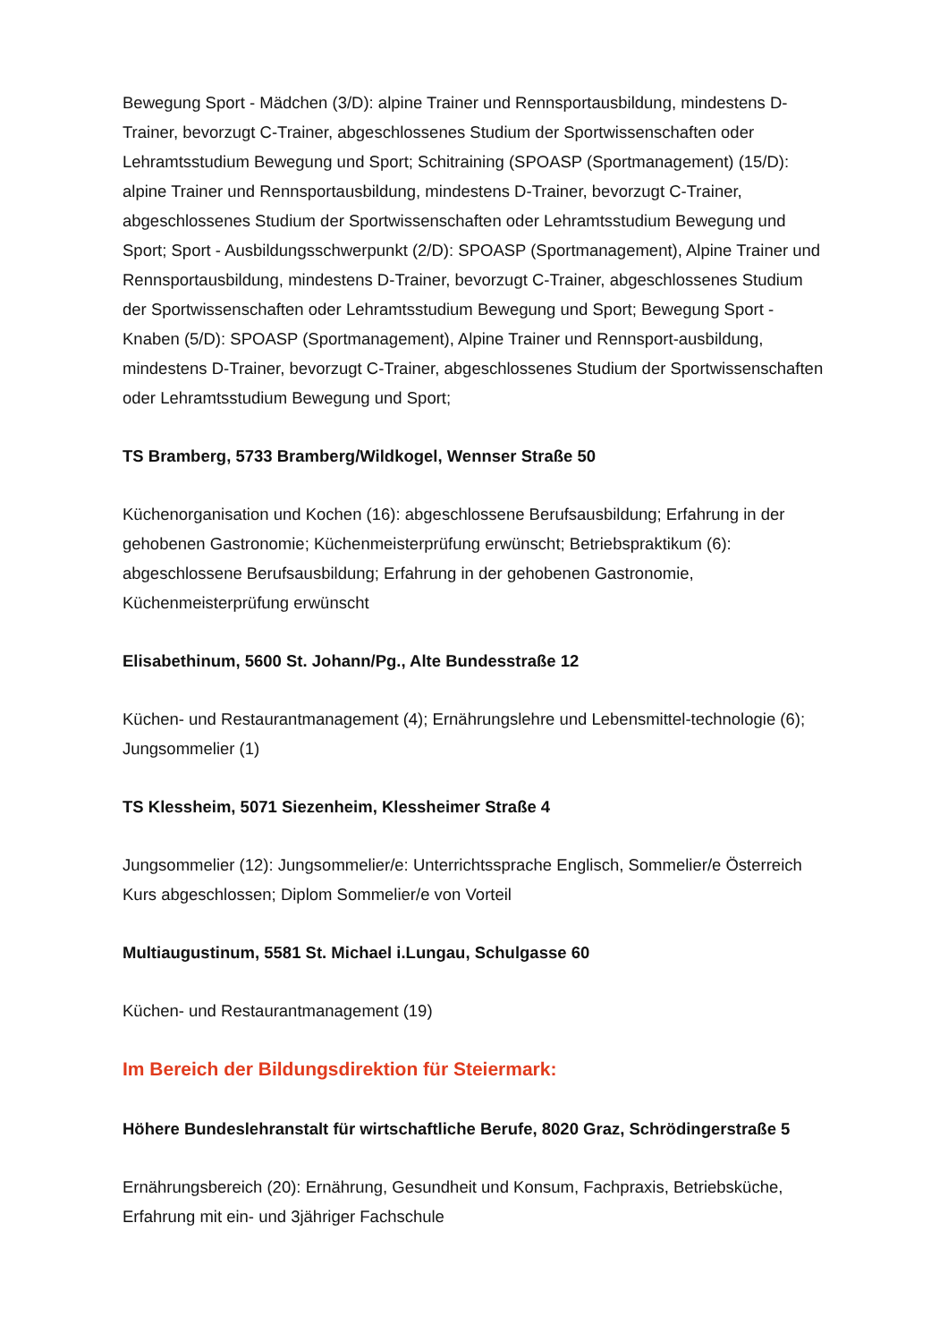Bewegung Sport - Mädchen (3/D): alpine Trainer und Rennsportausbildung, mindestens D-Trainer, bevorzugt C-Trainer, abgeschlossenes Studium der Sportwissenschaften oder Lehramtsstudium Bewegung und Sport; Schitraining (SPOASP (Sportmanagement) (15/D): alpine Trainer und Rennsportausbildung, mindestens D-Trainer, bevorzugt C-Trainer, abgeschlossenes Studium der Sportwissenschaften oder Lehramtsstudium Bewegung und Sport; Sport - Ausbildungsschwerpunkt (2/D): SPOASP (Sportmanagement), Alpine Trainer und Rennsportausbildung, mindestens D-Trainer, bevorzugt C-Trainer, abgeschlossenes Studium der Sportwissenschaften oder Lehramtsstudium Bewegung und Sport; Bewegung Sport - Knaben (5/D): SPOASP (Sportmanagement), Alpine Trainer und Rennsport-ausbildung, mindestens D-Trainer, bevorzugt C-Trainer, abgeschlossenes Studium der Sportwissenschaften oder Lehramtsstudium Bewegung und Sport;
TS Bramberg, 5733 Bramberg/Wildkogel, Wennser Straße 50
Küchenorganisation und Kochen (16): abgeschlossene Berufsausbildung; Erfahrung in der gehobenen Gastronomie; Küchenmeisterprüfung erwünscht; Betriebspraktikum (6): abgeschlossene Berufsausbildung; Erfahrung in der gehobenen Gastronomie, Küchenmeisterprüfung erwünscht
Elisabethinum, 5600 St. Johann/Pg., Alte Bundesstraße 12
Küchen- und Restaurantmanagement (4); Ernährungslehre und Lebensmittel-technologie (6); Jungsommelier (1)
TS Klessheim, 5071 Siezenheim, Klessheimer Straße 4
Jungsommelier (12): Jungsommelier/e: Unterrichtssprache Englisch, Sommelier/e Österreich Kurs abgeschlossen; Diplom Sommelier/e von Vorteil
Multiaugustinum, 5581 St. Michael i.Lungau, Schulgasse 60
Küchen- und Restaurantmanagement (19)
Im Bereich der Bildungsdirektion für Steiermark:
Höhere Bundeslehranstalt für wirtschaftliche Berufe, 8020 Graz, Schrödingerstraße 5
Ernährungsbereich (20): Ernährung, Gesundheit und Konsum, Fachpraxis, Betriebsküche, Erfahrung mit ein- und 3jähriger Fachschule